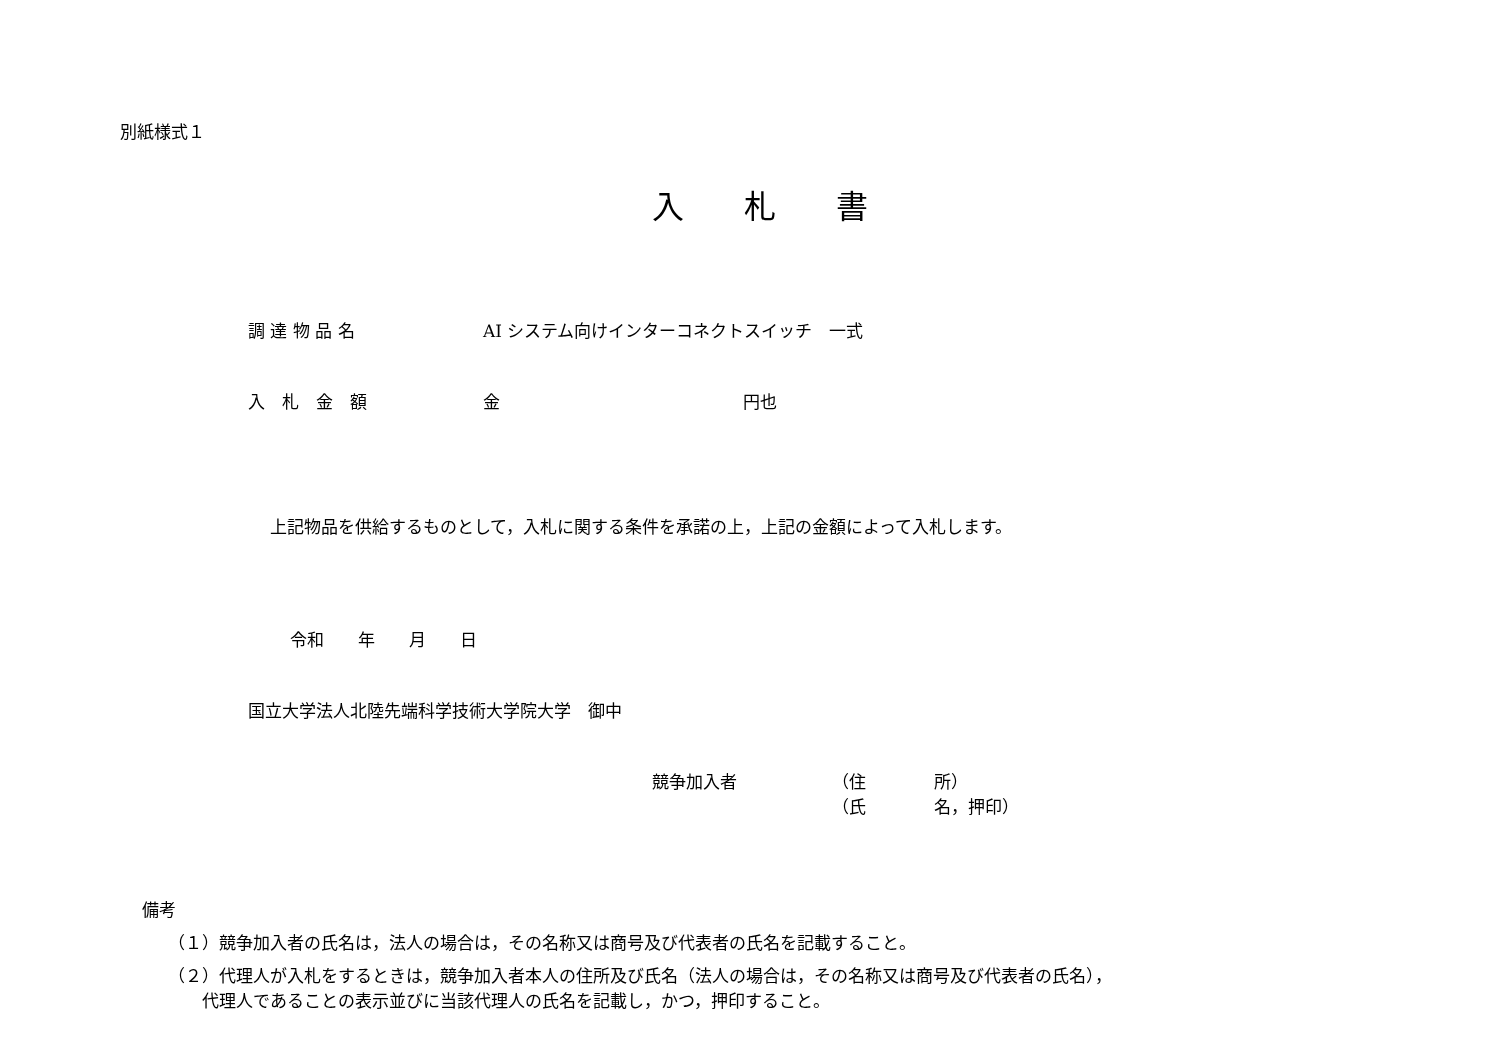別紙様式１
入札書
調 達 物 品 名 AI システム向けインターコネクトスイッチ　一式
入　札　金　額 金 円也
上記物品を供給するものとして，入札に関する条件を承諾の上，上記の金額によって入札します。
令和　　年　　月　　日
国立大学法人北陸先端科学技術大学院大学　御中
競争加入者 （住　　　　所）
（氏　　　　名，押印）
備考
（１）競争加入者の氏名は，法人の場合は，その名称又は商号及び代表者の氏名を記載すること。
（２）代理人が入札をするときは，競争加入者本人の住所及び氏名（法人の場合は，その名称又は商号及び代表者の氏名），
　　代理人であることの表示並びに当該代理人の氏名を記載し，かつ，押印すること。